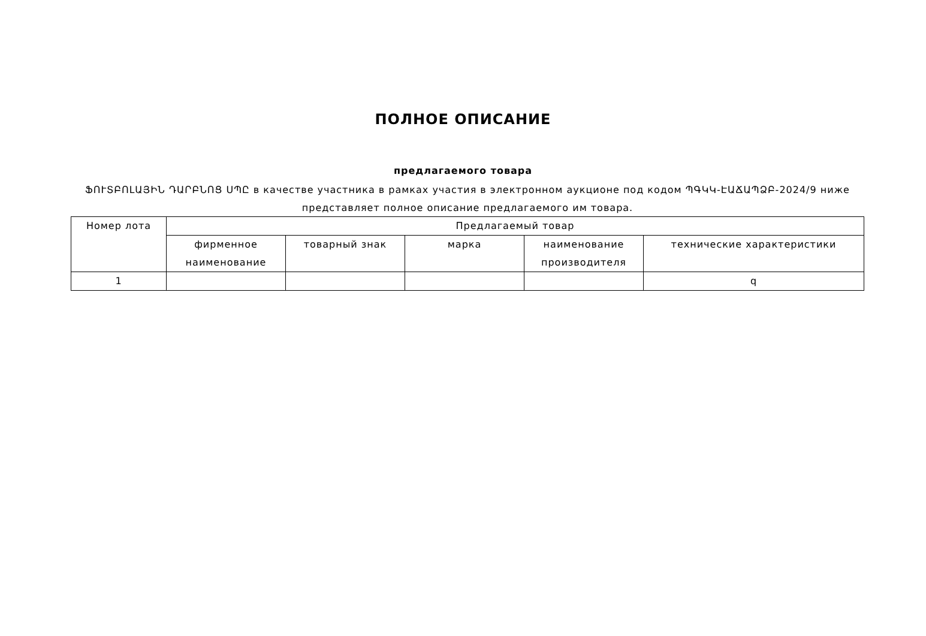ПОЛНОЕ ОПИСАНИЕ
предлагаемого товара
ՖՈՒՏԲՈԼԱՅԻՆ ԴԱՐԲՆՈՑ ՍՊԸ в качестве участника в рамках участия в электронном аукционе под кодом ՊԳԿԿ-ԷԱՃԱՊՁԲ-2024/9 ниже представляет полное описание предлагаемого им товара.
| Номер лота | Предлагаемый товар | | | | |
| --- | --- | --- | --- | --- | --- |
| | фирменное наименование | товарный знак | марка | наименование производителя | технические характеристики |
| 1 | | | | | q |